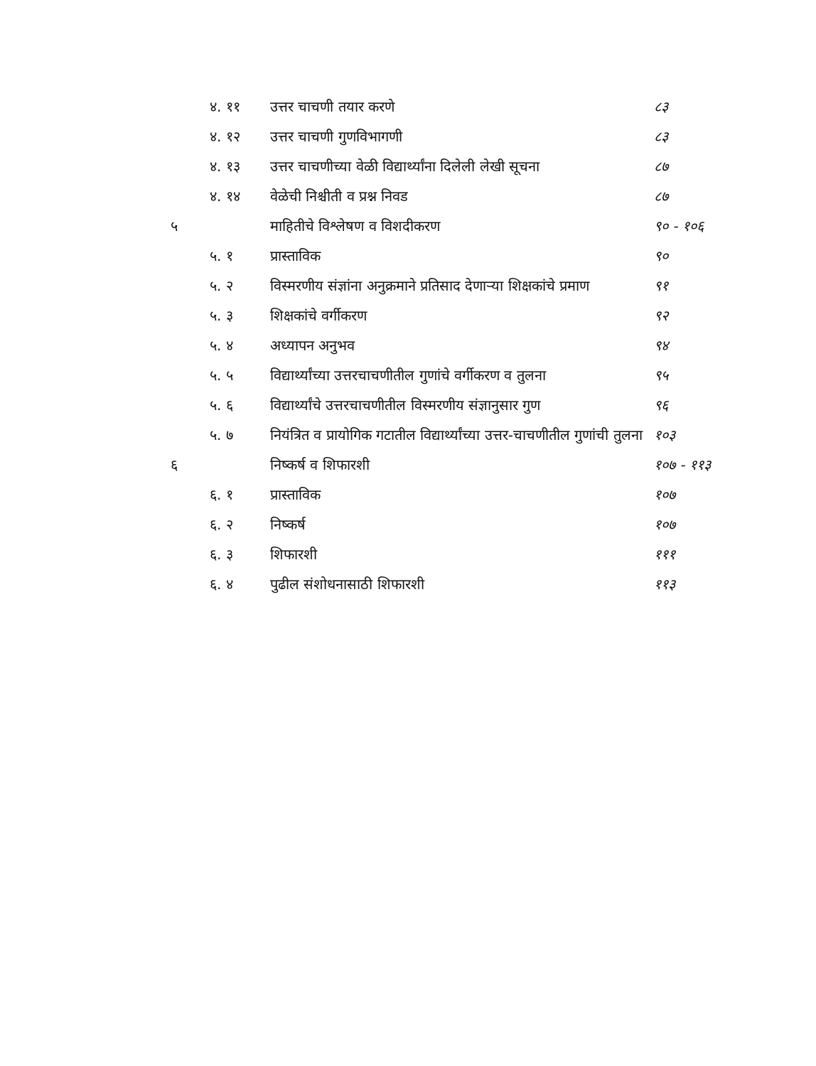| | ४. ११ | उत्तर चाचणी तयार करणे | ८३ |
| | ४. १२ | उत्तर चाचणी गुणविभागणी | ८३ |
| | ४. १३ | उत्तर चाचणीच्या वेळी विद्यार्थ्यांना दिलेली लेखी सूचना | ८७ |
| | ४. १४ | वेळेची निश्चीती व प्रश्न निवड | ८७ |
| ५ | | माहितीचे विश्लेषण व विशदीकरण | ९० - १०६ |
| | ५. १ | प्रास्ताविक | ९० |
| | ५. २ | विस्मरणीय संज्ञांना अनुक्रमाने प्रतिसाद देणाऱ्या शिक्षकांचे प्रमाण | ९१ |
| | ५. ३ | शिक्षकांचे वर्गीकरण | ९२ |
| | ५. ४ | अध्यापन अनुभव | ९४ |
| | ५. ५ | विद्यार्थ्यांच्या उत्तरचाचणीतील गुणांचे वर्गीकरण व तुलना | ९५ |
| | ५. ६ | विद्यार्थ्यांचे उत्तरचाचणीतील विस्मरणीय संज्ञानुसार गुण | ९६ |
| | ५. ७ | नियंत्रित व प्रायोगिक गटातील विद्यार्थ्यांच्या उत्तर-चाचणीतील गुणांची तुलना | १०३ |
| ६ | | निष्कर्ष व शिफारशी | १०७ - ११३ |
| | ६. १ | प्रास्ताविक | १०७ |
| | ६. २ | निष्कर्ष | १०७ |
| | ६. ३ | शिफारशी | १११ |
| | ६. ४ | पुढील संशोधनासाठी शिफारशी | ११३ |